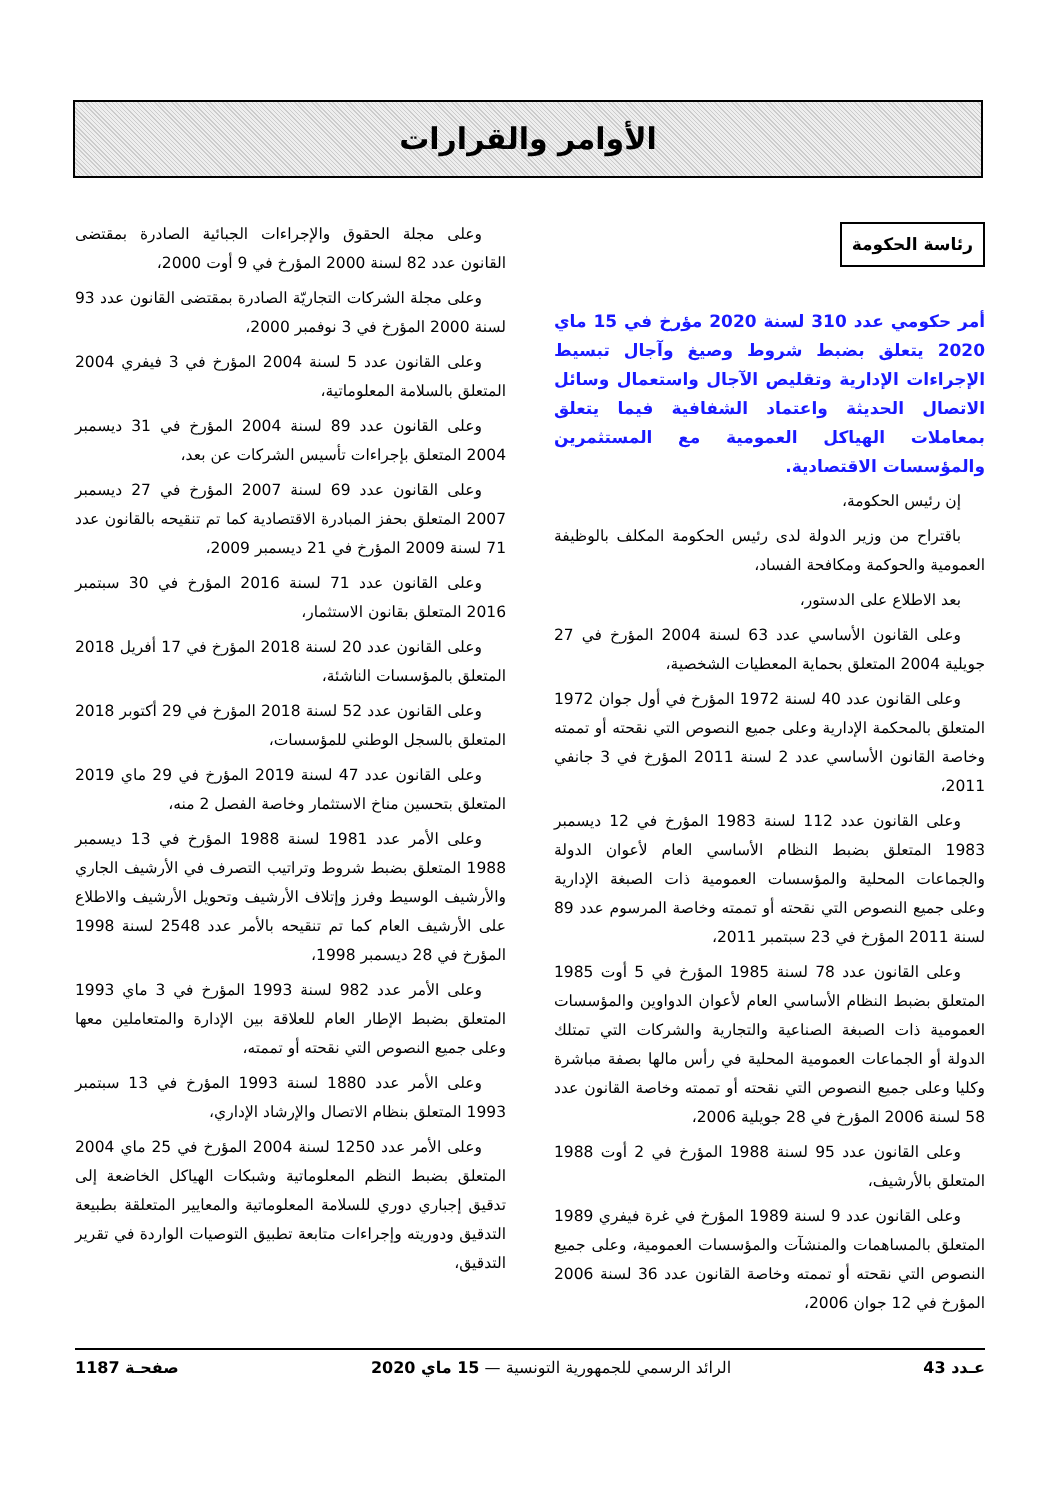الأوامر والقرارات
رئاسة الحكومة
أمر حكومي عدد 310 لسنة 2020 مؤرخ في 15 ماي 2020 يتعلق بضبط شروط وصيغ وآجال تبسيط الإجراءات الإدارية وتقليص الآجال واستعمال وسائل الاتصال الحديثة واعتماد الشفافية فيما يتعلق بمعاملات الهياكل العمومية مع المستثمرين والمؤسسات الاقتصادية.
إن رئيس الحكومة،
باقتراح من وزير الدولة لدى رئيس الحكومة المكلف بالوظيفة العمومية والحوكمة ومكافحة الفساد،
بعد الاطلاع على الدستور،
وعلى القانون الأساسي عدد 63 لسنة 2004 المؤرخ في 27 جويلية 2004 المتعلق بحماية المعطيات الشخصية،
وعلى القانون عدد 40 لسنة 1972 المؤرخ في أول جوان 1972 المتعلق بالمحكمة الإدارية وعلى جميع النصوص التي نقحته أو تممته وخاصة القانون الأساسي عدد 2 لسنة 2011 المؤرخ في 3 جانفي 2011،
وعلى القانون عدد 112 لسنة 1983 المؤرخ في 12 ديسمبر 1983 المتعلق بضبط النظام الأساسي العام لأعوان الدولة والجماعات المحلية والمؤسسات العمومية ذات الصبغة الإدارية وعلى جميع النصوص التي نقحته أو تممته وخاصة المرسوم عدد 89 لسنة 2011 المؤرخ في 23 سبتمبر 2011،
وعلى القانون عدد 78 لسنة 1985 المؤرخ في 5 أوت 1985 المتعلق بضبط النظام الأساسي العام لأعوان الدواوين والمؤسسات العمومية ذات الصبغة الصناعية والتجارية والشركات التي تمتلك الدولة أو الجماعات العمومية المحلية في رأس مالها بصفة مباشرة وكليا وعلى جميع النصوص التي نقحته أو تممته وخاصة القانون عدد 58 لسنة 2006 المؤرخ في 28 جويلية 2006،
وعلى القانون عدد 95 لسنة 1988 المؤرخ في 2 أوت 1988 المتعلق بالأرشيف،
وعلى القانون عدد 9 لسنة 1989 المؤرخ في غرة فيفري 1989 المتعلق بالمساهمات والمنشآت والمؤسسات العمومية، وعلى جميع النصوص التي نقحته أو تممته وخاصة القانون عدد 36 لسنة 2006 المؤرخ في 12 جوان 2006،
وعلى مجلة الحقوق والإجراءات الجبائية الصادرة بمقتضى القانون عدد 82 لسنة 2000 المؤرخ في 9 أوت 2000،
وعلى مجلة الشركات التجاريّة الصادرة بمقتضى القانون عدد 93 لسنة 2000 المؤرخ في 3 نوفمبر 2000،
وعلى القانون عدد 5 لسنة 2004 المؤرخ في 3 فيفري 2004 المتعلق بالسلامة المعلوماتية،
وعلى القانون عدد 89 لسنة 2004 المؤرخ في 31 ديسمبر 2004 المتعلق بإجراءات تأسيس الشركات عن بعد،
وعلى القانون عدد 69 لسنة 2007 المؤرخ في 27 ديسمبر 2007 المتعلق بحفز المبادرة الاقتصادية كما تم تنقيحه بالقانون عدد 71 لسنة 2009 المؤرخ في 21 ديسمبر 2009،
وعلى القانون عدد 71 لسنة 2016 المؤرخ في 30 سبتمبر 2016 المتعلق بقانون الاستثمار،
وعلى القانون عدد 20 لسنة 2018 المؤرخ في 17 أفريل 2018 المتعلق بالمؤسسات الناشئة،
وعلى القانون عدد 52 لسنة 2018 المؤرخ في 29 أكتوبر 2018 المتعلق بالسجل الوطني للمؤسسات،
وعلى القانون عدد 47 لسنة 2019 المؤرخ في 29 ماي 2019 المتعلق بتحسين مناخ الاستثمار وخاصة الفصل 2 منه،
وعلى الأمر عدد 1981 لسنة 1988 المؤرخ في 13 ديسمبر 1988 المتعلق بضبط شروط وتراتيب التصرف في الأرشيف الجاري والأرشيف الوسيط وفرز وإتلاف الأرشيف وتحويل الأرشيف والاطلاع على الأرشيف العام كما تم تنقيحه بالأمر عدد 2548 لسنة 1998 المؤرخ في 28 ديسمبر 1998،
وعلى الأمر عدد 982 لسنة 1993 المؤرخ في 3 ماي 1993 المتعلق بضبط الإطار العام للعلاقة بين الإدارة والمتعاملين معها وعلى جميع النصوص التي نقحته أو تممته،
وعلى الأمر عدد 1880 لسنة 1993 المؤرخ في 13 سبتمبر 1993 المتعلق بنظام الاتصال والإرشاد الإداري،
وعلى الأمر عدد 1250 لسنة 2004 المؤرخ في 25 ماي 2004 المتعلق بضبط النظم المعلوماتية وشبكات الهياكل الخاضعة إلى تدقيق إجباري دوري للسلامة المعلوماتية والمعايير المتعلقة بطبيعة التدقيق ودوريته وإجراءات متابعة تطبيق التوصيات الواردة في تقرير التدقيق،
عـدد 43 الرائد الرسمي للجمهورية التونسية — 15 ماي 2020 صفحـة 1187